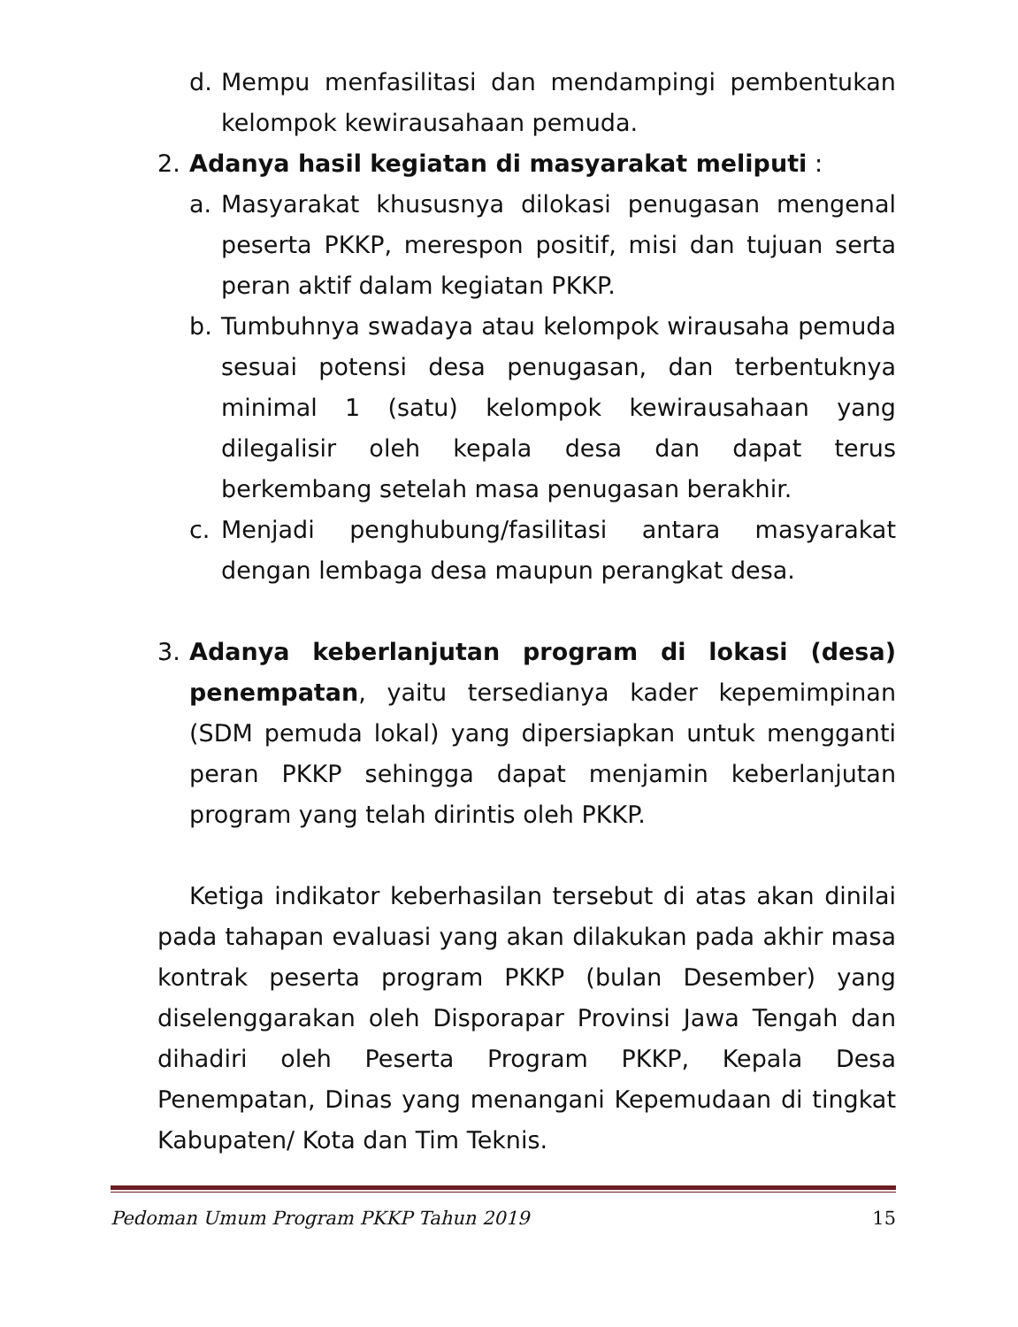d. Mempu menfasilitasi dan mendampingi pembentukan kelompok kewirausahaan pemuda.
2. Adanya hasil kegiatan di masyarakat meliputi :
a. Masyarakat khususnya dilokasi penugasan mengenal peserta PKKP, merespon positif, misi dan tujuan serta peran aktif dalam kegiatan PKKP.
b. Tumbuhnya swadaya atau kelompok wirausaha pemuda sesuai potensi desa penugasan, dan terbentuknya minimal 1 (satu) kelompok kewirausahaan yang dilegalisir oleh kepala desa dan dapat terus berkembang setelah masa penugasan berakhir.
c. Menjadi penghubung/fasilitasi antara masyarakat dengan lembaga desa maupun perangkat desa.
3. Adanya keberlanjutan program di lokasi (desa) penempatan, yaitu tersedianya kader kepemimpinan (SDM pemuda lokal) yang dipersiapkan untuk mengganti peran PKKP sehingga dapat menjamin keberlanjutan program yang telah dirintis oleh PKKP.
Ketiga indikator keberhasilan tersebut di atas akan dinilai pada tahapan evaluasi yang akan dilakukan pada akhir masa kontrak peserta program PKKP (bulan Desember) yang diselenggarakan oleh Disporapar Provinsi Jawa Tengah dan dihadiri oleh Peserta Program PKKP, Kepala Desa Penempatan, Dinas yang menangani Kepemudaan di tingkat Kabupaten/ Kota dan Tim Teknis.
Pedoman Umum Program PKKP Tahun 2019 15